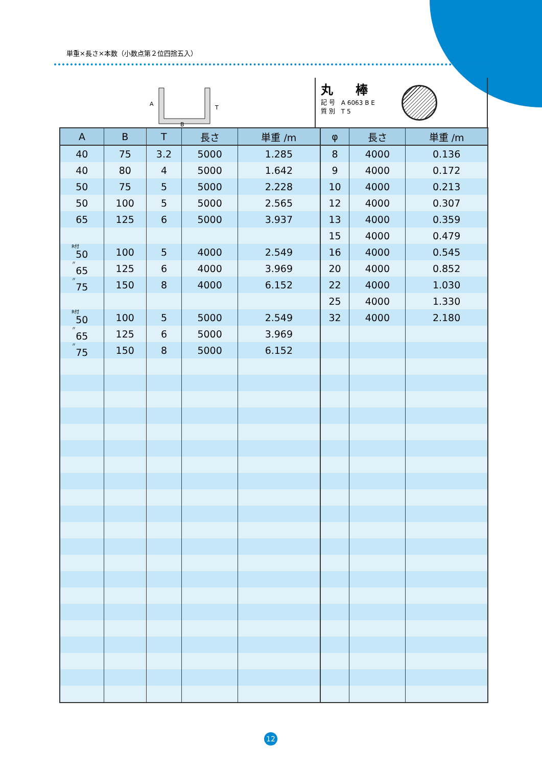単重×長さ×本数（小数点第２位四捨五入）
A
T
B
丸 棒
記 号　A 6063 B E
質 別　T 5
| A | B | T | 長さ | 単重 /m | φ | 長さ | 単重 /m |
| --- | --- | --- | --- | --- | --- | --- | --- |
| 40 | 75 | 3.2 | 5000 | 1.285 | 8 | 4000 | 0.136 |
| 40 | 80 | 4 | 5000 | 1.642 | 9 | 4000 | 0.172 |
| 50 | 75 | 5 | 5000 | 2.228 | 10 | 4000 | 0.213 |
| 50 | 100 | 5 | 5000 | 2.565 | 12 | 4000 | 0.307 |
| 65 | 125 | 6 | 5000 | 3.937 | 13 | 4000 | 0.359 |
| | | | | | 15 | 4000 | 0.479 |
| R付 50 | 100 | 5 | 4000 | 2.549 | 16 | 4000 | 0.545 |
| 〃 65 | 125 | 6 | 4000 | 3.969 | 20 | 4000 | 0.852 |
| 〃 75 | 150 | 8 | 4000 | 6.152 | 22 | 4000 | 1.030 |
| | | | | | 25 | 4000 | 1.330 |
| R付 50 | 100 | 5 | 5000 | 2.549 | 32 | 4000 | 2.180 |
| 〃 65 | 125 | 6 | 5000 | 3.969 | | | |
| 〃 75 | 150 | 8 | 5000 | 6.152 | | | |
12